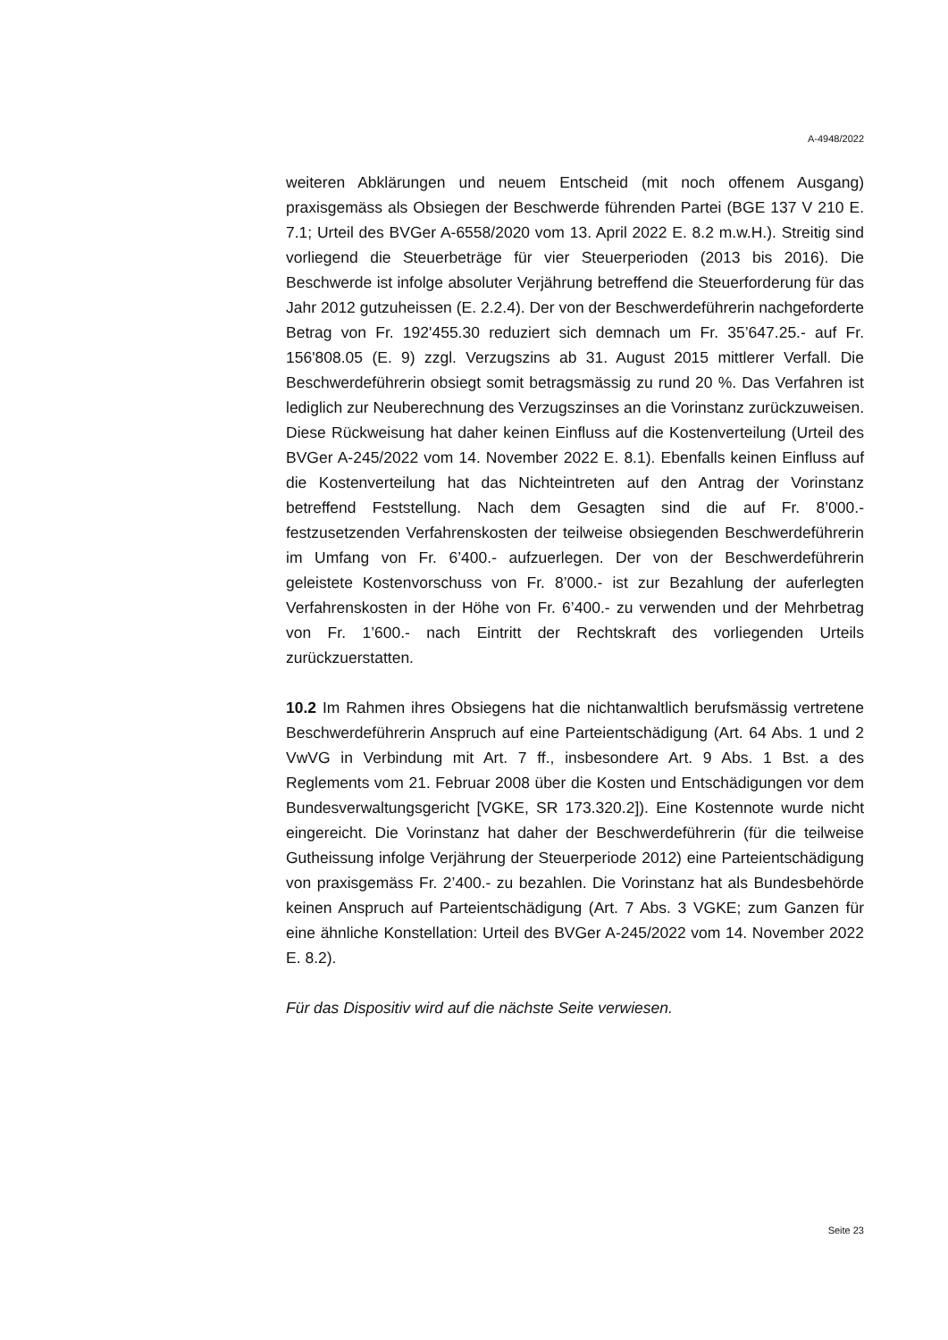A-4948/2022
weiteren Abklärungen und neuem Entscheid (mit noch offenem Ausgang) praxisgemäss als Obsiegen der Beschwerde führenden Partei (BGE 137 V 210 E. 7.1; Urteil des BVGer A-6558/2020 vom 13. April 2022 E. 8.2 m.w.H.). Streitig sind vorliegend die Steuerbeträge für vier Steuerperioden (2013 bis 2016). Die Beschwerde ist infolge absoluter Verjährung betreffend die Steuerforderung für das Jahr 2012 gutzuheissen (E. 2.2.4). Der von der Beschwerdeführerin nachgeforderte Betrag von Fr. 192'455.30 reduziert sich demnach um Fr. 35’647.25.- auf Fr. 156'808.05 (E. 9) zzgl. Verzugszins ab 31. August 2015 mittlerer Verfall. Die Beschwerdeführerin obsiegt somit betragsmässig zu rund 20 %. Das Verfahren ist lediglich zur Neuberechnung des Verzugszinses an die Vorinstanz zurückzuweisen. Diese Rückweisung hat daher keinen Einfluss auf die Kostenverteilung (Urteil des BVGer A-245/2022 vom 14. November 2022 E. 8.1). Ebenfalls keinen Einfluss auf die Kostenverteilung hat das Nichteintreten auf den Antrag der Vorinstanz betreffend Feststellung. Nach dem Gesagten sind die auf Fr. 8’000.- festzusetzenden Verfahrenskosten der teilweise obsiegenden Beschwerdeführerin im Umfang von Fr. 6’400.- aufzuerlegen. Der von der Beschwerdeführerin geleistete Kostenvorschuss von Fr. 8’000.- ist zur Bezahlung der auferlegten Verfahrenskosten in der Höhe von Fr. 6’400.- zu verwenden und der Mehrbetrag von Fr. 1’600.- nach Eintritt der Rechtskraft des vorliegenden Urteils zurückzuerstatten.
10.2 Im Rahmen ihres Obsiegens hat die nichtanwaltlich berufsmässig vertretene Beschwerdeführerin Anspruch auf eine Parteientschädigung (Art. 64 Abs. 1 und 2 VwVG in Verbindung mit Art. 7 ff., insbesondere Art. 9 Abs. 1 Bst. a des Reglements vom 21. Februar 2008 über die Kosten und Entschädigungen vor dem Bundesverwaltungsgericht [VGKE, SR 173.320.2]). Eine Kostennote wurde nicht eingereicht. Die Vorinstanz hat daher der Beschwerdeführerin (für die teilweise Gutheissung infolge Verjährung der Steuerperiode 2012) eine Parteientschädigung von praxisgemäss Fr. 2’400.- zu bezahlen. Die Vorinstanz hat als Bundesbehörde keinen Anspruch auf Parteientschädigung (Art. 7 Abs. 3 VGKE; zum Ganzen für eine ähnliche Konstellation: Urteil des BVGer A-245/2022 vom 14. November 2022 E. 8.2).
Für das Dispositiv wird auf die nächste Seite verwiesen.
Seite 23